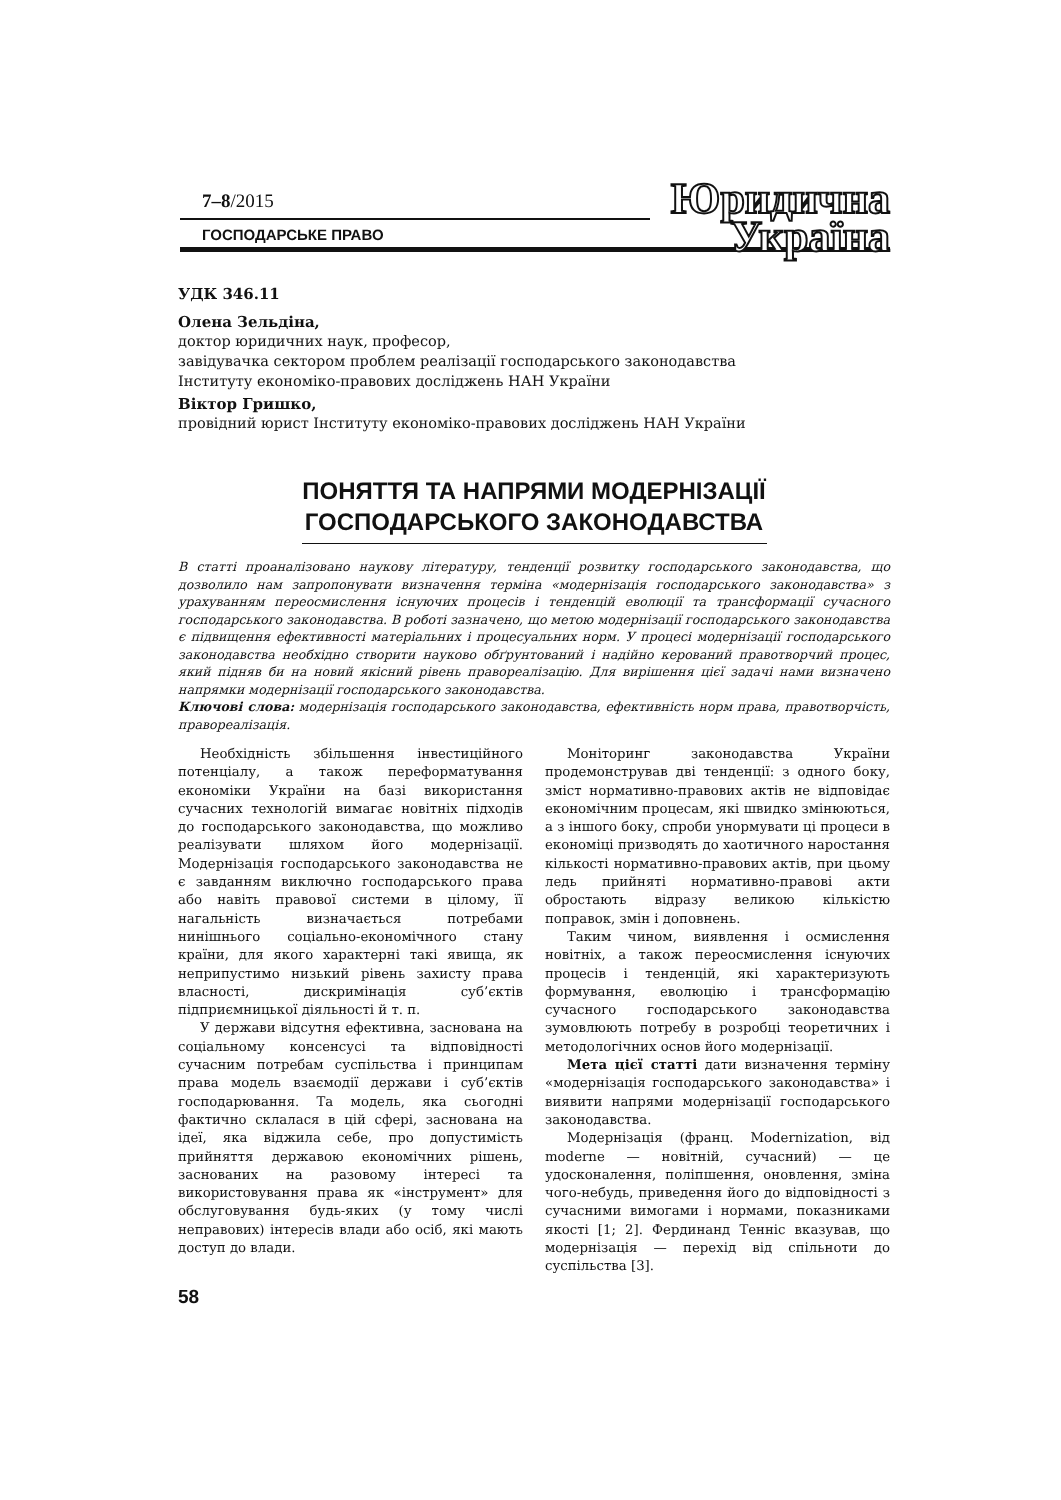Юридична
Україна
7–8/2015
ГОСПОДАРСЬКЕ ПРАВО
УДК 346.11
Олена Зельдіна,
доктор юридичних наук, професор,
завідувачка сектором проблем реалізації господарського законодавства
Інституту економіко-правових досліджень НАН України
Віктор Гришко,
провідний юрист Інституту економіко-правових досліджень НАН України
ПОНЯТТЯ ТА НАПРЯМИ МОДЕРНІЗАЦІЇ
ГОСПОДАРСЬКОГО ЗАКОНОДАВСТВА
В статті проаналізовано наукову літературу, тенденції розвитку господарського законодавства, що дозволило нам запропонувати визначення терміна «модернізація господарського законодавства» з урахуванням переосмислення існуючих процесів і тенденцій еволюції та трансформації сучасного господарського законодавства. В роботі зазначено, що метою модернізації господарського законодавства є підвищення ефективності матеріальних і процесуальних норм. У процесі модернізації господарського законодавства необхідно створити науково обґрунтований і надійно керований правотворчий процес, який підняв би на новий якісний рівень правореалізацію. Для вирішення цієї задачі нами визначено напрямки модернізації господарського законодавства.
Ключові слова: модернізація господарського законодавства, ефективність норм права, правотворчість, правореалізація.
Необхідність збільшення інвестиційного потенціалу, а також переформатування економіки України на базі використання сучасних технологій вимагає новітніх підходів до господарського законодавства, що можливо реалізувати шляхом його модернізації. Модернізація господарського законодавства не є завданням виключно господарського права або навіть правової системи в цілому, її нагальність визначається потребами нинішнього соціально-економічного стану країни, для якого характерні такі явища, як неприпустимо низький рівень захисту права власності, дискримінація суб’єктів підприємницької діяльності й т. п.
У держави відсутня ефективна, заснована на соціальному консенсусі та відповідності сучасним потребам суспільства і принципам права модель взаємодії держави і суб’єктів господарювання. Та модель, яка сьогодні фактично склалася в цій сфері, заснована на ідеї, яка віджила себе, про допустимість прийняття державою економічних рішень, заснованих на разовому інтересі та використовування права як «інструмент» для обслуговування будь-яких (у тому числі неправових) інтересів влади або осіб, які мають доступ до влади.
Моніторинг законодавства України продемонстрував дві тенденції: з одного боку, зміст нормативно-правових актів не відповідає економічним процесам, які швидко змінюються, а з іншого боку, спроби унормувати ці процеси в економіці призводять до хаотичного наростання кількості нормативно-правових актів, при цьому ледь прийняті нормативно-правові акти обростають відразу великою кількістю поправок, змін і доповнень.
Таким чином, виявлення і осмислення новітніх, а також переосмислення існуючих процесів і тенденцій, які характеризують формування, еволюцію і трансформацію сучасного господарського законодавства зумовлюють потребу в розробці теоретичних і методологічних основ його модернізації.
Мета цієї статті дати визначення терміну «модернізація господарського законодавства» і виявити напрями модернізації господарського законодавства.
Модернізація (франц. Modernization, від moderne — новітній, сучасний) — це удосконалення, поліпшення, оновлення, зміна чого-небудь, приведення його до відповідності з сучасними вимогами і нормами, показниками якості [1; 2]. Фердинанд Тенніс вказував, що модернізація — перехід від спільноти до суспільства [3].
58